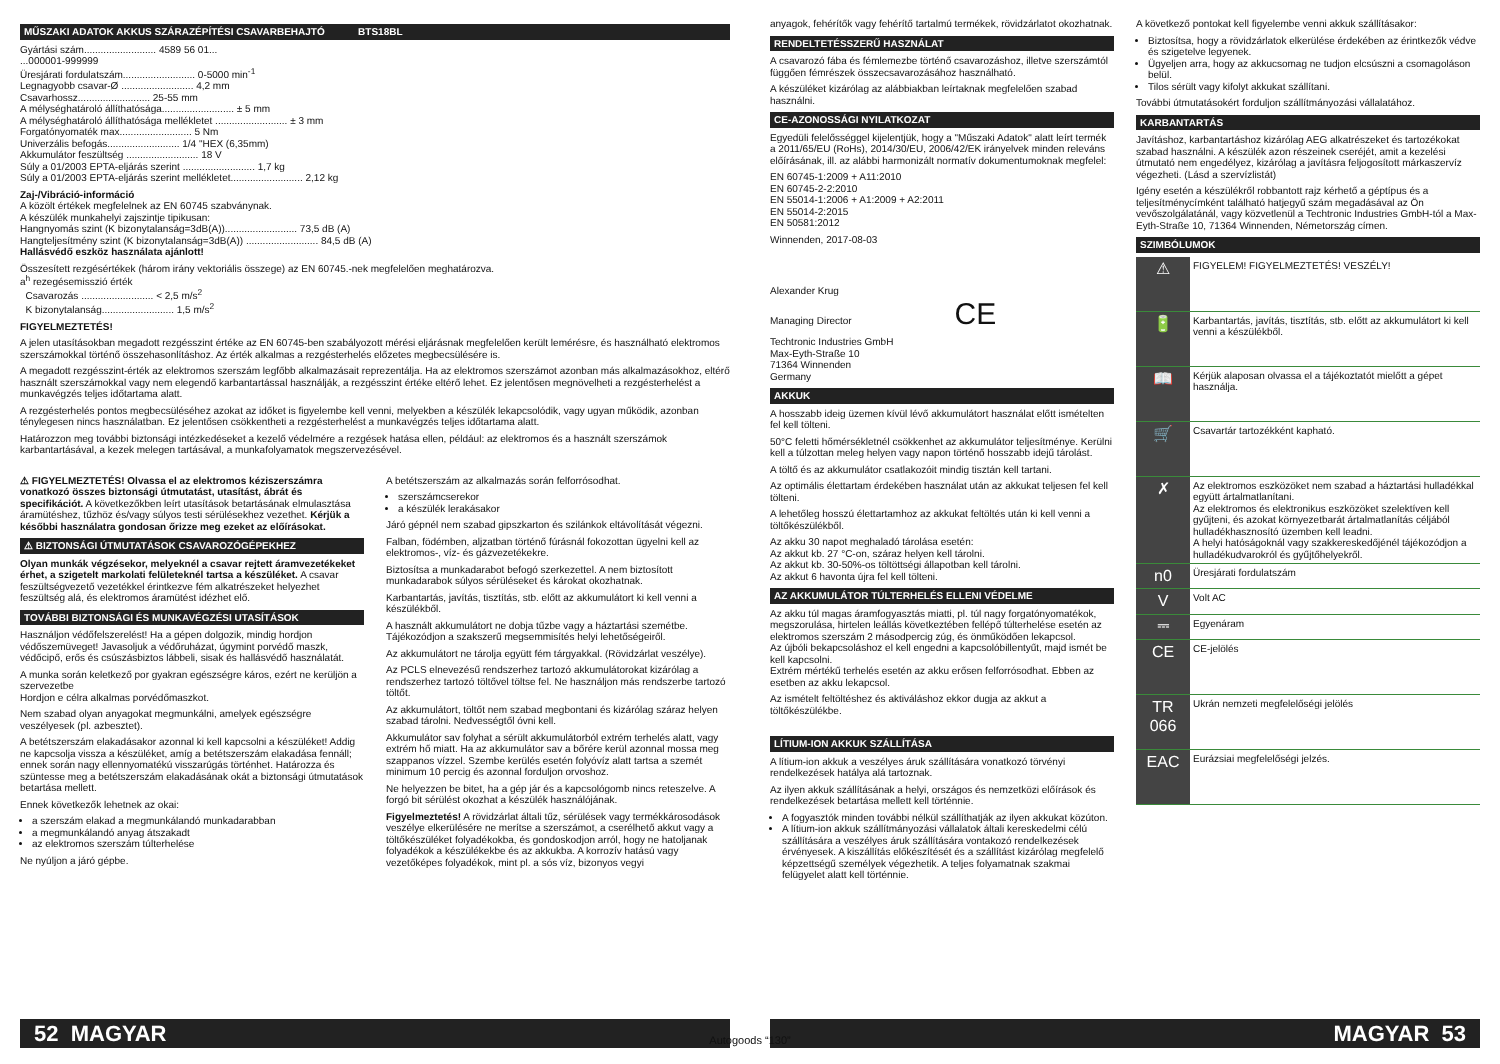MŰSZAKI ADATOK AKKUS SZÁRAZÉPÍTÉSI CSAVARBEHAJTÓ BTS18BL
Gyártási szám.......................... 4589 56 01...
...000001-999999
Üresjárati fordulatszám.......................... 0-5000 min<sup>-1</sup>
Legnagyobb csavar-Ø .......................... 4,2 mm
Csavarhossz.......................... 25-55 mm
A mélységhatároló állíthatósága.......................... ± 5 mm
A mélységhatároló állíthatósága mellékletet .......................... ± 3 mm
Forgatónyomaték max.......................... 5 Nm
Univerzális befogás.......................... 1/4 "HEX (6,35mm)
Akkumulátor feszültség .......................... 18 V
Súly a 01/2003 EPTA-eljárás szerint .......................... 1,7 kg
Súly a 01/2003 EPTA-eljárás szerint mellékletet.......................... 2,12 kg
Zaj-/Vibráció-információ
A közölt értékek megfelelnek az EN 60745 szabványnak.
A készülék munkahelyi zajszintje tipikusan:
Hangnyomás szint (K bizonytalanság=3dB(A)).......................... 73,5 dB (A)
Hangteljesítmény szint (K bizonytalanság=3dB(A)) .......................... 84,5 dB (A)
Hallásvédő eszköz használata ajánlott!
Összesített rezgésértékek (három irány vektoriális összege) az EN 60745.-nek megfelelően meghatározva.
a<sup>h</sup> rezegésemisszió érték
Csavarozás .......................... < 2,5 m/s<sup>2</sup>
K bizonytalanság.......................... 1,5 m/s<sup>2</sup>
FIGYELMEZTETÉS!
A jelen utasításokban megadott rezgésszint értéke az EN 60745-ben szabályozott mérési eljárásnak megfelelően került lemérésre, és használható elektromos szerszámokkal történő összehasonlításhoz. Az érték alkalmas a rezgésterhelés előzetes megbecsülésére is.
A megadott rezgésszint-érték az elektromos szerszám legfőbb alkalmazásait reprezentálja. Ha az elektromos szerszámot azonban más alkalmazásokhoz, eltérő használt szerszámokkal vagy nem elegendő karbantartással használják, a rezgésszint értéke eltérő lehet. Ez jelentősen megnövelheti a rezgésterhelést a munkavégzés teljes időtartama alatt.
A rezgésterhelés pontos megbecsüléséhez azokat az időket is figyelembe kell venni, melyekben a készülék lekapcsolódik, vagy ugyan működik, azonban ténylegesen nincs használatban. Ez jelentősen csökkentheti a rezgésterhelést a munkavégzés teljes időtartama alatt.
Határozzon meg további biztonsági intézkedéseket a kezelő védelmére a rezgések hatása ellen, például: az elektromos és a használt szerszámok karbantartásával, a kezek melegen tartásával, a munkafolyamatok megszervezésével.
⚠ FIGYELMEZTETÉS! Olvassa el az elektromos kéziszerszámra vonatkozó összes biztonsági útmutatást, utasítást, ábrát és specifikációt. A következőkben leírt utasítások betartásának elmulasztása áramütéshez, tűzhöz és/vagy súlyos testi sérülésekhez vezethet. Kérjük a későbbi használatra gondosan őrizze meg ezeket az előírásokat.
⚠ BIZTONSÁGI ÚTMUTATÁSOK CSAVAROZÓGÉPEKHEZ
Olyan munkák végzésekor, melyeknél a csavar rejtett áramvezetékeket érhet, a szigetelt markolati felületeknél tartsa a készüléket. A csavar feszültségvezető vezetékkel érintkezve fém alkatrészeket helyezhet feszültség alá, és elektromos áramütést idézhet elő.
TOVÁBBI BIZTONSÁGI ÉS MUNKAVÉGZÉSI UTASÍTÁSOK
Használjon védőfelszerelést! Ha a gépen dolgozik, mindig hordjon védőszemüveget! Javasoljuk a védőruházat, úgymint porvédő maszk, védőcipő, erős és csúszásbiztos lábbeli, sisak és hallásvédő használatát.
A munka során keletkező por gyakran egészségre káros, ezért ne kerüljön a szervezetbe
Hordjon e célra alkalmas porvédőmaszkot.
Nem szabad olyan anyagokat megmunkálni, amelyek egészségre veszélyesek (pl. azbesztet).
A betétszerszám elakadásakor azonnal ki kell kapcsolni a készüléket! Addig ne kapcsolja vissza a készüléket, amíg a betétszerszám elakadása fennáll; ennek során nagy ellennyomatékú visszarúgás történhet. Határozza és szüntesse meg a betétszerszám elakadásának okát a biztonsági útmutatások betartása mellett.
Ennek következők lehetnek az okai:
a szerszám elakad a megmunkálandó munkadarabban
a megmunkálandó anyag átszakadt
az elektromos szerszám túlterhelése
Ne nyúljon a járó gépbe.
A betétszerszám az alkalmazás során felforrósodhat.
szerszámcserekor
a készülék lerakásakor
Járó gépnél nem szabad gipszkarton és szilánkok eltávolítását végezni.
Falban, födémben, aljzatban történő fúrásnál fokozottan ügyelni kell az elektromos-, víz- és gázvezetékekre.
Biztosítsa a munkadarabot befogó szerkezettel. A nem biztosított munkadarabok súlyos sérüléseket és károkat okozhatnak.
Karbantartás, javítás, tisztítás, stb. előtt az akkumulátort ki kell venni a készülékből.
A használt akkumulátort ne dobja tűzbe vagy a háztartási szemétbe. Tájékozódjon a szakszerű megsemmisítés helyi lehetőségeiről.
Az akkumulátort ne tárolja együtt fém tárgyakkal. (Rövidzárlat veszélye).
Az PCLS elnevezésű rendszerhez tartozó akkumulátorokat kizárólag a rendszerhez tartozó töltővel töltse fel. Ne használjon más rendszerbe tartozó töltőt.
Az akkumulátort, töltőt nem szabad megbontani és kizárólag száraz helyen szabad tárolni. Nedvességtől óvni kell.
Akkumulátor sav folyhat a sérült akkumulátorból extrém terhelés alatt, vagy extrém hő miatt. Ha az akkumulátor sav a bőrére kerül azonnal mossa meg szappanos vízzel. Szembe kerülés esetén folyóvíz alatt tartsa a szemét minimum 10 percig és azonnal forduljon orvoshoz.
Ne helyezzen be bitet, ha a gép jár és a kapcsológomb nincs reteszelve. A forgó bit sérülést okozhat a készülék használójának.
Figyelmeztetés! A rövidzárlat általi tűz, sérülések vagy termékkárosodások veszélye elkerülésére ne merítse a szerszámot, a cserélhető akkut vagy a töltőkészüléket folyadékokba, és gondoskodjon arról, hogy ne hatoljanak folyadékok a készülékekbe és az akkukba. A korrozív hatású vagy vezetőképes folyadékok, mint pl. a sós víz, bizonyos vegyi
52 MAGYAR
anyagok, fehérítők vagy fehérítő tartalmú termékek, rövidzárlatot okozhatnak.
RENDELTETÉSSZERŰ HASZNÁLAT
A csavarozó fába és fémlemezbe történő csavarozáshoz, illetve szerszámtól függően fémrészek összecsavarozásához használható.
A készüléket kizárólag az alábbiakban leírtaknak megfelelően szabad használni.
CE-AZONOSSÁGI NYILATKOZAT
Egyedüli felelősséggel kijelentjük, hogy a "Műszaki Adatok" alatt leírt termék a 2011/65/EU (RoHs), 2014/30/EU, 2006/42/EK irányelvek minden releváns előírásának, ill. az alábbi harmonizált normatív dokumentumoknak megfelel:
EN 60745-1:2009 + A11:2010
EN 60745-2-2:2010
EN 55014-1:2006 + A1:2009 + A2:2011
EN 55014-2:2015
EN 50581:2012
Winnenden, 2017-08-03
Alexander Krug
Managing Director CE
Techtronic Industries GmbH
Max-Eyth-Straße 10
71364 Winnenden
Germany
AKKUK
A hosszabb ideig üzemen kívül lévő akkumulátort használat előtt ismételten fel kell tölteni.
50°C feletti hőmérsékletnél csökkenhet az akkumulátor teljesítménye. Kerülni kell a túlzottan meleg helyen vagy napon történő hosszabb idejű tárolást.
A töltő és az akkumulátor csatlakozóit mindig tisztán kell tartani.
Az optimális élettartam érdekében használat után az akkukat teljesen fel kell tölteni.
A lehetőleg hosszú élettartamhoz az akkukat feltöltés után ki kell venni a töltőkészülékből.
Az akku 30 napot meghaladó tárolása esetén:
Az akkut kb. 27 °C-on, száraz helyen kell tárolni.
Az akkut kb. 30-50%-os töltöttségi állapotban kell tárolni.
Az akkut 6 havonta újra fel kell tölteni.
AZ AKKUMULÁTOR TÚLTERHELÉS ELLENI VÉDELME
Az akku túl magas áramfogyasztás miatti, pl. túl nagy forgatónyomatékok, megszorulása, hirtelen leállás következtében fellépő túlterhelése esetén az elektromos szerszám 2 másodpercig zúg, és önműködően lekapcsol.
Az újbóli bekapcsoláshoz el kell engedni a kapcsolóbillentyűt, majd ismét be kell kapcsolni.
Extrém mértékű terhelés esetén az akku erősen felforrósodhat. Ebben az esetben az akku lekapcsol.
Az ismételt feltöltéshez és aktiváláshoz ekkor dugja az akkut a töltőkészülékbe.
LÍTIUM-ION AKKUK SZÁLLÍTÁSA
A lítium-ion akkuk a veszélyes áruk szállítására vonatkozó törvényi rendelkezések hatálya alá tartoznak.
Az ilyen akkuk szállításának a helyi, országos és nemzetközi előírások és rendelkezések betartása mellett kell történnie.
A fogyasztók minden további nélkül szállíthatják az ilyen akkukat közúton.
A lítium-ion akkuk szállítmányozási vállalatok általi kereskedelmi célú szállítására a veszélyes áruk szállítására vontakozó rendelkezések érvényesek. A kiszállítás előkészítését és a szállítást kizárólag megfelelő képzettségű személyek végezhetik. A teljes folyamatnak szakmai felügyelet alatt kell történnie.
A következő pontokat kell figyelembe venni akkuk szállításakor:
Biztosítsa, hogy a rövidzárlatok elkerülése érdekében az érintkezők védve és szigetelve legyenek.
Ügyeljen arra, hogy az akkucsomag ne tudjon elcsúszni a csomagoláson belül.
Tilos sérült vagy kifolyt akkukat szállítani.
További útmutatásokért forduljon szállítmányozási vállalatához.
KARBANTARTÁS
Javításhoz, karbantartáshoz kizárólag AEG alkatrészeket és tartozékokat szabad használni. A készülék azon részeinek cseréjét, amit a kezelési útmutató nem engedélyez, kizárólag a javításra feljogosított márkaszervíz végezheti. (Lásd a szervízlistát)
Igény esetén a készülékről robbantott rajz kérhető a géptípus és a teljesítménycímként található hatjegyű szám megadásával az Ön vevőszolgálatánál, vagy közvetlenül a Techtronic Industries GmbH-tól a Max-Eyth-Straße 10, 71364 Winnenden, Németország címen.
SZIMBÓLUMOK
| ⚠ | FIGYELEM! FIGYELMEZTETÉS! VESZÉLY! |
| 🔋 | Karbantartás, javítás, tisztítás, stb. előtt az akkumulátort ki kell venni a készülékből. |
| 📖 | Kérjük alaposan olvassa el a tájékoztatót mielőtt a gépet használja. |
| 🛒 | Csavartár tartozékként kapható. |
| ✗ | Az elektromos eszközöket nem szabad a háztartási hulladékkal együtt ártalmatlanítani. Az elektromos és elektronikus eszközöket szelektíven kell gyűjteni, és azokat környezetbarát ártalmatlanítás céljából hulladékhasznosító üzemben kell leadni. A helyi hatóságoknál vagy szakkereskedőjénél tájékozódjon a hulladékudvarokról és gyűjtőhelyekről. |
| n0 | Üresjárati fordulatszám |
| V | Volt AC |
| ⎓ | Egyenáram |
| CE | CE-jelölés |
| TR 066 | Ukrán nemzeti megfelelőségi jelölés |
| EAC | Eurázsiai megfelelőségi jelzés. |
MAGYAR 53
Autogoods “130”